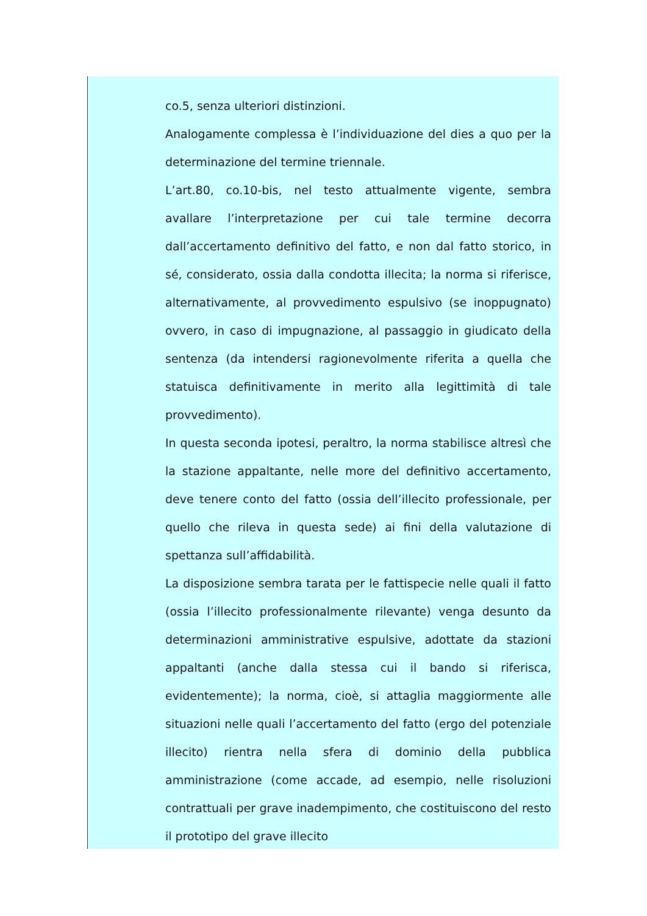co.5, senza ulteriori distinzioni.
Analogamente complessa è l’individuazione del dies a quo per la determinazione del termine triennale.
L’art.80, co.10-bis, nel testo attualmente vigente, sembra avallare l’interpretazione per cui tale termine decorra dall’accertamento definitivo del fatto, e non dal fatto storico, in sé, considerato, ossia dalla condotta illecita; la norma si riferisce, alternativamente, al provvedimento espulsivo (se inoppugnato) ovvero, in caso di impugnazione, al passaggio in giudicato della sentenza (da intendersi ragionevolmente riferita a quella che statuisca definitivamente in merito alla legittimità di tale provvedimento).
In questa seconda ipotesi, peraltro, la norma stabilisce altresì che la stazione appaltante, nelle more del definitivo accertamento, deve tenere conto del fatto (ossia dell’illecito professionale, per quello che rileva in questa sede) ai fini della valutazione di spettanza sull’affidabilità.
La disposizione sembra tarata per le fattispecie nelle quali il fatto (ossia l’illecito professionalmente rilevante) venga desunto da determinazioni amministrative espulsive, adottate da stazioni appaltanti (anche dalla stessa cui il bando si riferisca, evidentemente); la norma, cioè, si attaglia maggiormente alle situazioni nelle quali l’accertamento del fatto (ergo del potenziale illecito) rientra nella sfera di dominio della pubblica amministrazione (come accade, ad esempio, nelle risoluzioni contrattuali per grave inadempimento, che costituiscono del resto il prototipo del grave illecito